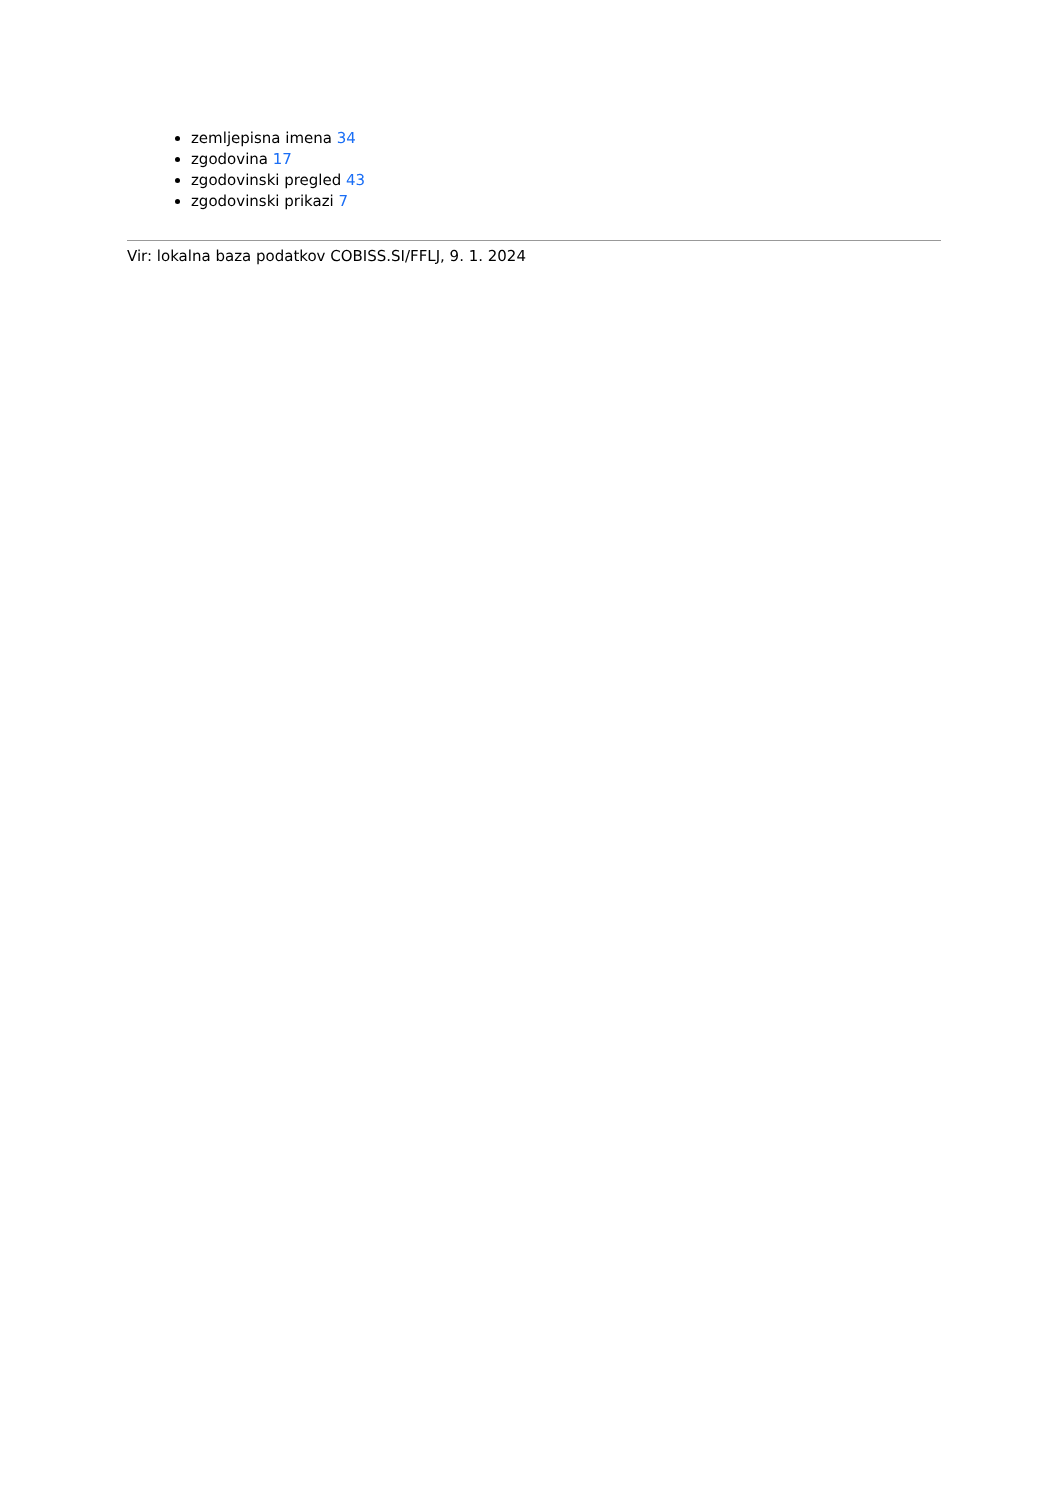zemljepisna imena 34
zgodovina 17
zgodovinski pregled 43
zgodovinski prikazi 7
Vir: lokalna baza podatkov COBISS.SI/FFLJ, 9. 1. 2024